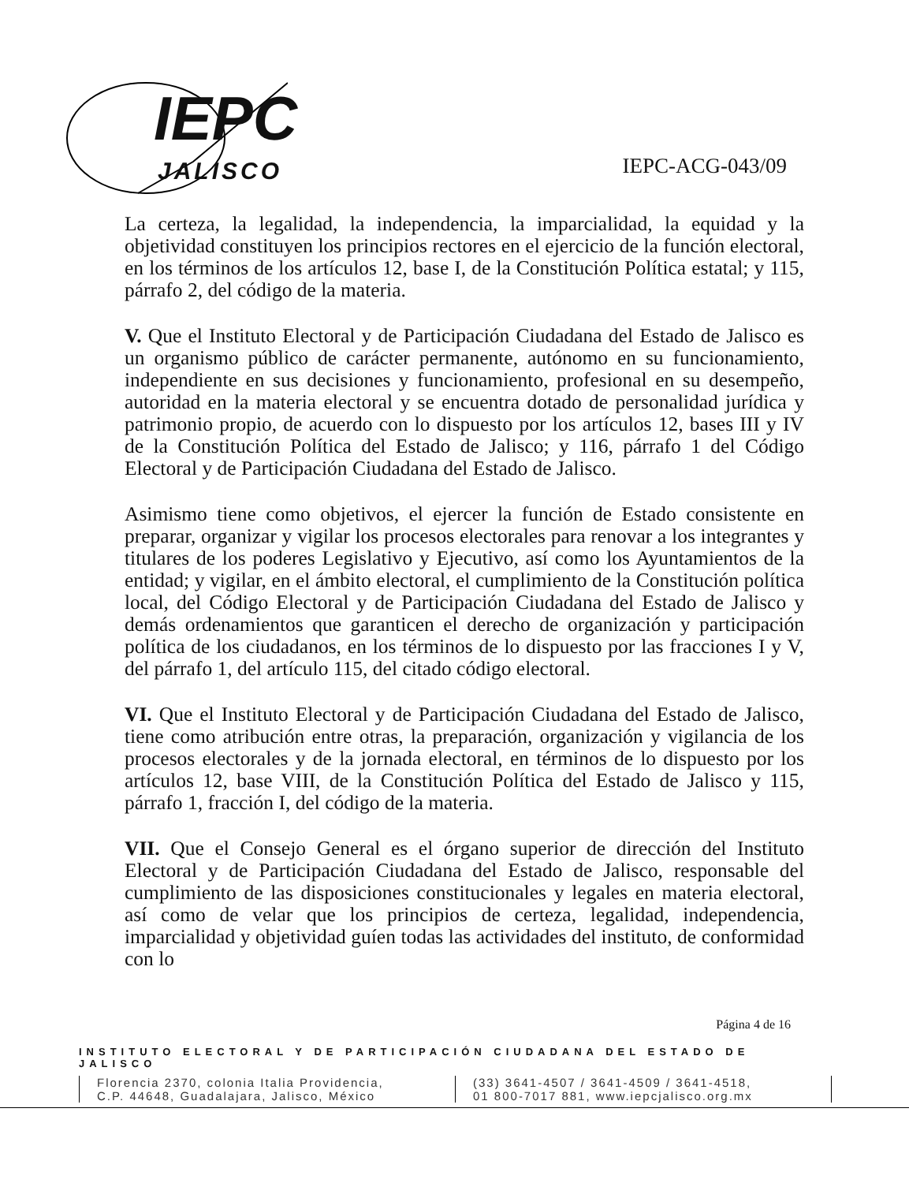IEPC
JALISCO
IEPC-ACG-043/09
La certeza, la legalidad, la independencia, la imparcialidad, la equidad y la objetividad constituyen los principios rectores en el ejercicio de la función electoral, en los términos de los artículos 12, base I, de la Constitución Política estatal; y 115, párrafo 2, del código de la materia.
V. Que el Instituto Electoral y de Participación Ciudadana del Estado de Jalisco es un organismo público de carácter permanente, autónomo en su funcionamiento, independiente en sus decisiones y funcionamiento, profesional en su desempeño, autoridad en la materia electoral y se encuentra dotado de personalidad jurídica y patrimonio propio, de acuerdo con lo dispuesto por los artículos 12, bases III y IV de la Constitución Política del Estado de Jalisco; y 116, párrafo 1 del Código Electoral y de Participación Ciudadana del Estado de Jalisco.
Asimismo tiene como objetivos, el ejercer la función de Estado consistente en preparar, organizar y vigilar los procesos electorales para renovar a los integrantes y titulares de los poderes Legislativo y Ejecutivo, así como los Ayuntamientos de la entidad; y vigilar, en el ámbito electoral, el cumplimiento de la Constitución política local, del Código Electoral y de Participación Ciudadana del Estado de Jalisco y demás ordenamientos que garanticen el derecho de organización y participación política de los ciudadanos, en los términos de lo dispuesto por las fracciones I y V, del párrafo 1, del artículo 115, del citado código electoral.
VI. Que el Instituto Electoral y de Participación Ciudadana del Estado de Jalisco, tiene como atribución entre otras, la preparación, organización y vigilancia de los procesos electorales y de la jornada electoral, en términos de lo dispuesto por los artículos 12, base VIII, de la Constitución Política del Estado de Jalisco y 115, párrafo 1, fracción I, del código de la materia.
VII. Que el Consejo General es el órgano superior de dirección del Instituto Electoral y de Participación Ciudadana del Estado de Jalisco, responsable del cumplimiento de las disposiciones constitucionales y legales en materia electoral, así como de velar que los principios de certeza, legalidad, independencia, imparcialidad y objetividad guíen todas las actividades del instituto, de conformidad con lo
Página 4 de 16
INSTITUTO ELECTORAL Y DE PARTICIPACIÓN CIUDADANA DEL ESTADO DE JALISCO
Florencia 2370, colonia Italia Providencia,
C.P. 44648, Guadalajara, Jalisco, México
(33) 3641-4507 / 3641-4509 / 3641-4518,
01 800-7017 881, www.iepcjalisco.org.mx